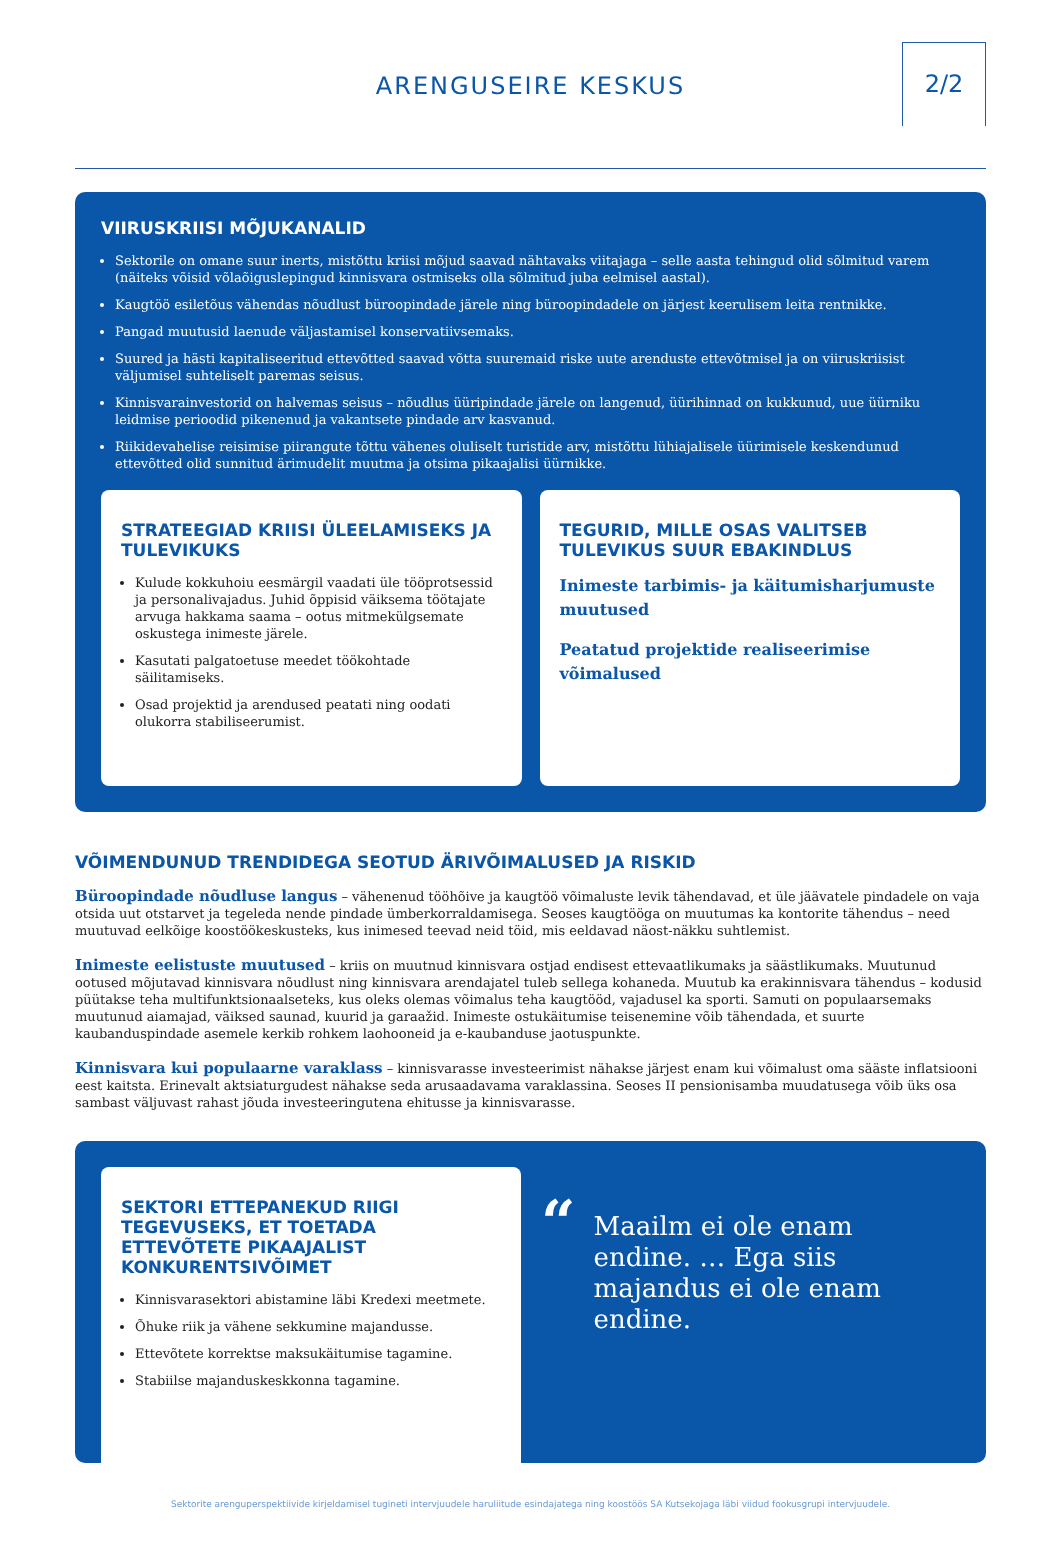ARENGUSEIRE KESKUS
2/2
VIIRUSKRIISI MÕJUKANALID
Sektorile on omane suur inerts, mistõttu kriisi mõjud saavad nähtavaks viitajaga – selle aasta tehingud olid sõlmitud varem (näiteks võisid võlaõiguslepingud kinnisvara ostmiseks olla sõlmitud juba eelmisel aastal).
Kaugtöö esiletõus vähendas nõudlust büroopindade järele ning büroopindadele on järjest keerulisem leita rentnikke.
Pangad muutusid laenude väljastamisel konservatiivsemaks.
Suured ja hästi kapitaliseeritud ettevõtted saavad võtta suuremaid riske uute arenduste ettevõtmisel ja on viiruskriisist väljumisel suhteliselt paremas seisus.
Kinnisvarainvestorid on halvemas seisus – nõudlus üüripindade järele on langenud, üürihinnad on kukkunud, uue üürniku leidmise perioodid pikenenud ja vakantsete pindade arv kasvanud.
Riikidevahelise reisimise piirangute tõttu vähenes oluliselt turistide arv, mistõttu lühiajalisele üürimisele keskendunud ettevõtted olid sunnitud ärimudelit muutma ja otsima pikaajalisi üürnikke.
STRATEEGIAD KRIISI ÜLEELAMISEKS JA TULEVIKUKS
Kulude kokkuhoiu eesmärgil vaadati üle tööprotsessid ja personalivajadus. Juhid õppisid väiksema töötajate arvuga hakkama saama – ootus mitmekülgsemate oskustega inimeste järele.
Kasutati palgatoetuse meedet töökohtade säilitamiseks.
Osad projektid ja arendused peatati ning oodati olukorra stabiliseerumist.
TEGURID, MILLE OSAS VALITSEB TULEVIKUS SUUR EBAKINDLUS
Inimeste tarbimis- ja käitumisharjumuste muutused
Peatatud projektide realiseerimise võimalused
VÕIMENDUNUD TRENDIDEGA SEOTUD ÄRIVÕIMALUSED JA RISKID
Büroopindade nõudluse langus – vähenenud tööhõive ja kaugtöö võimaluste levik tähendavad, et üle jäävatele pindadele on vaja otsida uut otstarvet ja tegeleda nende pindade ümberkorraldamisega. Seoses kaugtööga on muutumas ka kontorite tähendus – need muutuvad eelkõige koostöökeskusteks, kus inimesed teevad neid töid, mis eeldavad näost-näkku suhtlemist.
Inimeste eelistuste muutused – kriis on muutnud kinnisvara ostjad endisest ettevaatlikumaks ja säästlikumaks. Muutunud ootused mõjutavad kinnisvara nõudlust ning kinnisvara arendajatel tuleb sellega kohaneda. Muutub ka erakinnisvara tähendus – kodusid püütakse teha multifunktsionaalseteks, kus oleks olemas võimalus teha kaugtööd, vajadusel ka sporti. Samuti on populaarsemaks muutunud aiamajad, väiksed saunad, kuurid ja garaažid. Inimeste ostukäitumise teisenemine võib tähendada, et suurte kaubanduspindade asemele kerkib rohkem laohooneid ja e-kaubanduse jaotuspunkte.
Kinnisvara kui populaarne varaklass – kinnisvarasse investeerimist nähakse järjest enam kui võimalust oma sääste inflatsiooni eest kaitsta. Erinevalt aktsiaturgudest nähakse seda arusaadavama varaklassina. Seoses II pensionisamba muudatusega võib üks osa sambast väljuvast rahast jõuda investeeringutena ehitusse ja kinnisvarasse.
SEKTORI ETTEPANEKUD RIIGI TEGEVUSEKS, ET TOETADA ETTEVÕTETE PIKAAJALIST KONKURENTSIVÕIMET
Kinnisvarasektori abistamine läbi Kredexi meetmete.
Õhuke riik ja vähene sekkumine majandusse.
Ettevõtete korrektse maksukäitumise tagamine.
Stabiilse majanduskeskkonna tagamine.
“
Maailm ei ole enam endine. … Ega siis majandus ei ole enam endine.
Sektorite arenguperspektiivide kirjeldamisel tugineti intervjuudele haruliitude esindajatega ning koostöös SA Kutsekojaga läbi viidud fookusgrupi intervjuudele.